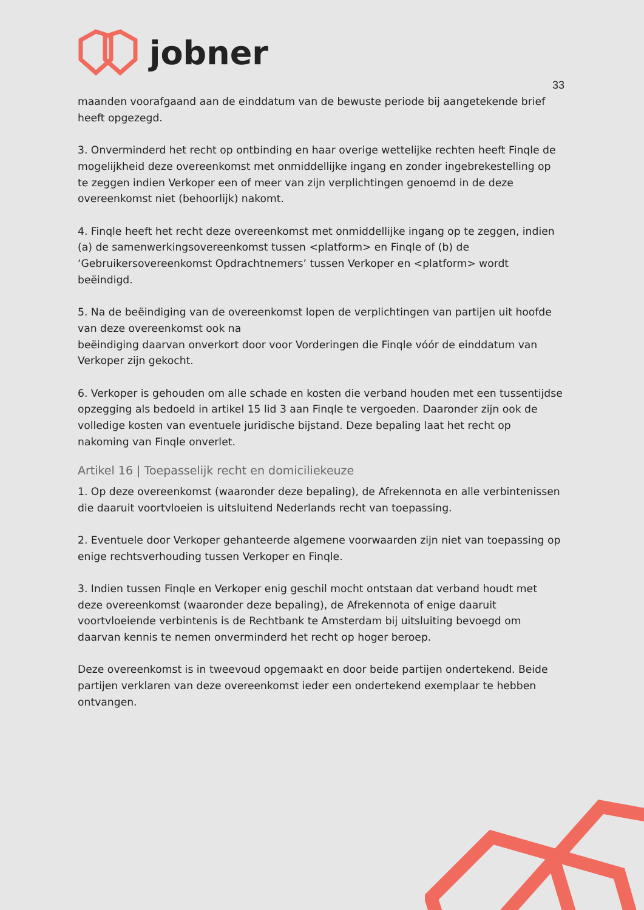jobner
33
maanden voorafgaand aan de einddatum van de bewuste periode bij aangetekende brief heeft opgezegd.
3. Onverminderd het recht op ontbinding en haar overige wettelijke rechten heeft Finqle de mogelijkheid deze overeenkomst met onmiddellijke ingang en zonder ingebrekestelling op te zeggen indien Verkoper een of meer van zijn verplichtingen genoemd in de deze overeenkomst niet (behoorlijk) nakomt.
4. Finqle heeft het recht deze overeenkomst met onmiddellijke ingang op te zeggen, indien (a) de samenwerkingsovereenkomst tussen <platform> en Finqle of (b) de ‘Gebruikersovereenkomst Opdrachtnemers’ tussen Verkoper en <platform> wordt beëindigd.
5. Na de beëindiging van de overeenkomst lopen de verplichtingen van partijen uit hoofde van deze overeenkomst ook na
beëindiging daarvan onverkort door voor Vorderingen die Finqle vóór de einddatum van Verkoper zijn gekocht.
6. Verkoper is gehouden om alle schade en kosten die verband houden met een tussentijdse opzegging als bedoeld in artikel 15 lid 3 aan Finqle te vergoeden. Daaronder zijn ook de volledige kosten van eventuele juridische bijstand. Deze bepaling laat het recht op nakoming van Finqle onverlet.
Artikel 16 | Toepasselijk recht en domiciliekeuze
1. Op deze overeenkomst (waaronder deze bepaling), de Afrekennota en alle verbintenissen die daaruit voortvloeien is uitsluitend Nederlands recht van toepassing.
2. Eventuele door Verkoper gehanteerde algemene voorwaarden zijn niet van toepassing op enige rechtsverhouding tussen Verkoper en Finqle.
3. Indien tussen Finqle en Verkoper enig geschil mocht ontstaan dat verband houdt met deze overeenkomst (waaronder deze bepaling), de Afrekennota of enige daaruit voortvloeiende verbintenis is de Rechtbank te Amsterdam bij uitsluiting bevoegd om daarvan kennis te nemen onverminderd het recht op hoger beroep.
Deze overeenkomst is in tweevoud opgemaakt en door beide partijen ondertekend. Beide partijen verklaren van deze overeenkomst ieder een ondertekend exemplaar te hebben ontvangen.